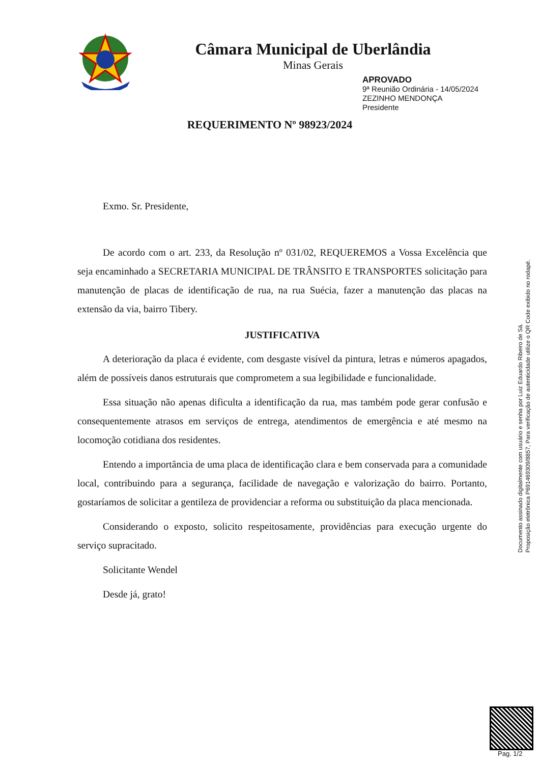Câmara Municipal de Uberlândia
Minas Gerais
APROVADO
9ª Reunião Ordinária - 14/05/2024
ZEZINHO MENDONÇA
Presidente
REQUERIMENTO Nº 98923/2024
Exmo. Sr. Presidente,
De acordo com o art. 233, da Resolução nº 031/02, REQUEREMOS a Vossa Excelência que seja encaminhado a SECRETARIA MUNICIPAL DE TRÂNSITO E TRANSPORTES solicitação para manutenção de placas de identificação de rua, na rua Suécia, fazer a manutenção das placas na extensão da via, bairro Tibery.
JUSTIFICATIVA
A deterioração da placa é evidente, com desgaste visível da pintura, letras e números apagados, além de possíveis danos estruturais que comprometem a sua legibilidade e funcionalidade.
Essa situação não apenas dificulta a identificação da rua, mas também pode gerar confusão e consequentemente atrasos em serviços de entrega, atendimentos de emergência e até mesmo na locomoção cotidiana dos residentes.
Entendo a importância de uma placa de identificação clara e bem conservada para a comunidade local, contribuindo para a segurança, facilidade de navegação e valorização do bairro. Portanto, gostaríamos de solicitar a gentileza de providenciar a reforma ou substituição da placa mencionada.
Considerando o exposto, solicito respeitosamente, providências para execução urgente do serviço supracitado.
Solicitante Wendel
Desde já, grato!
Documento assinado digitalmente com usuário e senha por Luiz Eduardo Ribeiro de Sá.
Proposição eletrônica P691469309/8857, Para verificação de autenticidade utilize o QR Code exibido no rodapé.
Pag. 1/2